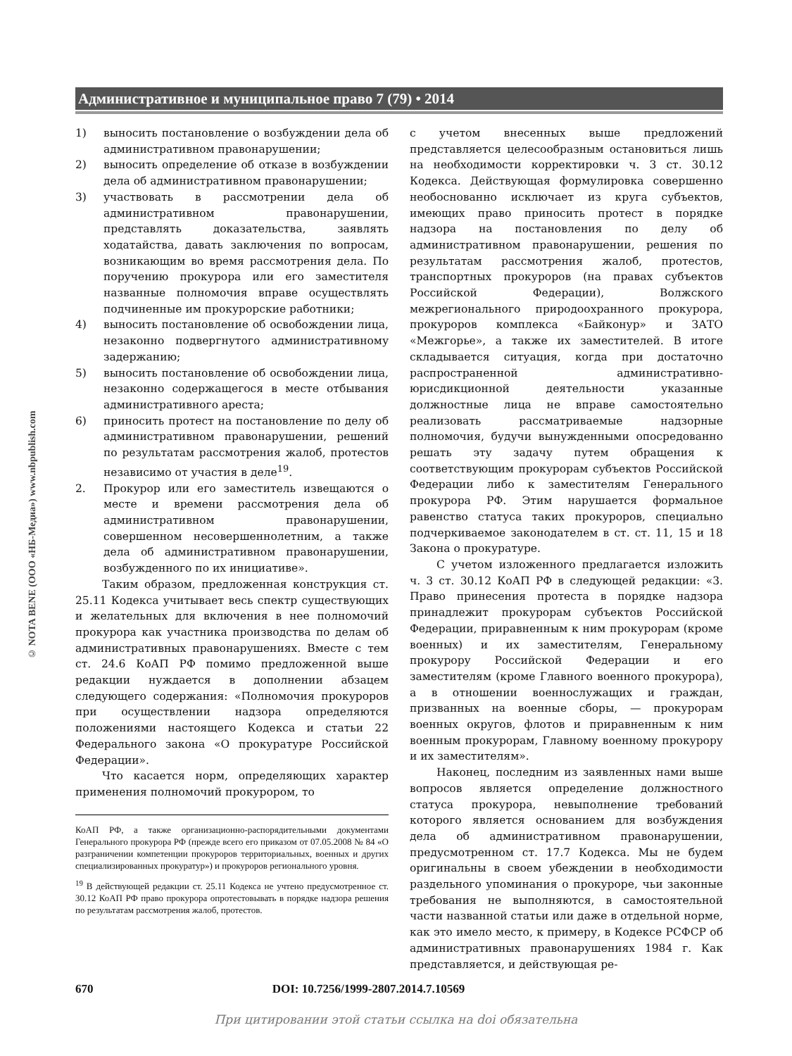Административное и муниципальное право 7 (79) • 2014
© NOTA BENE (ООО «НБ-Медиа») www.nbpublish.com
1) выносить постановление о возбуждении дела об административном правонарушении;
2) выносить определение об отказе в возбуждении дела об административном правонарушении;
3) участвовать в рассмотрении дела об административном правонарушении, представлять доказательства, заявлять ходатайства, давать заключения по вопросам, возникающим во время рассмотрения дела. По поручению прокурора или его заместителя названные полномочия вправе осуществлять подчиненные им прокурорские работники;
4) выносить постановление об освобождении лица, незаконно подвергнутого административному задержанию;
5) выносить постановление об освобождении лица, незаконно содержащегося в месте отбывания административного ареста;
6) приносить протест на постановление по делу об административном правонарушении, решений по результатам рассмотрения жалоб, протестов независимо от участия в деле<sup>19</sup>.
2. Прокурор или его заместитель извещаются о месте и времени рассмотрения дела об административном правонарушении, совершенном несовершеннолетним, а также дела об административном правонарушении, возбужденного по их инициативе».
Таким образом, предложенная конструкция ст. 25.11 Кодекса учитывает весь спектр существующих и желательных для включения в нее полномочий прокурора как участника производства по делам об административных правонарушениях. Вместе с тем ст. 24.6 КоАП РФ помимо предложенной выше редакции нуждается в дополнении абзацем следующего содержания: «Полномочия прокуроров при осуществлении надзора определяются положениями настоящего Кодекса и статьи 22 Федерального закона «О прокуратуре Российской Федерации».
Что касается норм, определяющих характер применения полномочий прокурором, то
КоАП РФ, а также организационно-распорядительными документами Генерального прокурора РФ (прежде всего его приказом от 07.05.2008 № 84 «О разграничении компетенции прокуроров территориальных, военных и других специализированных прокуратур») и прокуроров регионального уровня.
<sup>19</sup> В действующей редакции ст. 25.11 Кодекса не учтено предусмотренное ст. 30.12 КоАП РФ право прокурора опротестовывать в порядке надзора решения по результатам рассмотрения жалоб, протестов.
с учетом внесенных выше предложений представляется целесообразным остановиться лишь на необходимости корректировки ч. 3 ст. 30.12 Кодекса. Действующая формулировка совершенно необоснованно исключает из круга субъектов, имеющих право приносить протест в порядке надзора на постановления по делу об административном правонарушении, решения по результатам рассмотрения жалоб, протестов, транспортных прокуроров (на правах субъектов Российской Федерации), Волжского межрегионального природоохранного прокурора, прокуроров комплекса «Байконур» и ЗАТО «Межгорье», а также их заместителей. В итоге складывается ситуация, когда при достаточно распространенной административно-юрисдикционной деятельности указанные должностные лица не вправе самостоятельно реализовать рассматриваемые надзорные полномочия, будучи вынужденными опосредованно решать эту задачу путем обращения к соответствующим прокурорам субъектов Российской Федерации либо к заместителям Генерального прокурора РФ. Этим нарушается формальное равенство статуса таких прокуроров, специально подчеркиваемое законодателем в ст. ст. 11, 15 и 18 Закона о прокуратуре.
С учетом изложенного предлагается изложить ч. 3 ст. 30.12 КоАП РФ в следующей редакции: «3. Право принесения протеста в порядке надзора принадлежит прокурорам субъектов Российской Федерации, приравненным к ним прокурорам (кроме военных) и их заместителям, Генеральному прокурору Российской Федерации и его заместителям (кроме Главного военного прокурора), а в отношении военнослужащих и граждан, призванных на военные сборы, — прокурорам военных округов, флотов и приравненным к ним военным прокурорам, Главному военному прокурору и их заместителям».
Наконец, последним из заявленных нами выше вопросов является определение должностного статуса прокурора, невыполнение требований которого является основанием для возбуждения дела об административном правонарушении, предусмотренном ст. 17.7 Кодекса. Мы не будем оригинальны в своем убеждении в необходимости раздельного упоминания о прокуроре, чьи законные требования не выполняются, в самостоятельной части названной статьи или даже в отдельной норме, как это имело место, к примеру, в Кодексе РСФСР об административных правонарушениях 1984 г. Как представляется, и действующая ре-
670 DOI: 10.7256/1999-2807.2014.7.10569
При цитировании этой статьи ссылка на doi обязательна